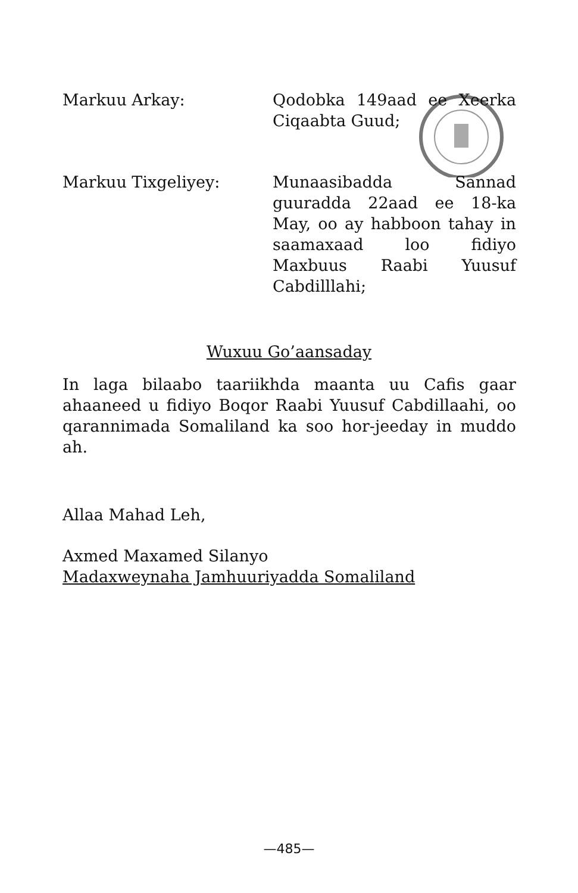Markuu Arkay: Qodobka 149aad ee Xeerka Ciqaabta Guud;
Markuu Tixgeliyey: Munaasibadda Sannad guuradda 22aad ee 18-ka May, oo ay habboon tahay in saamaxaad loo fidiyo Maxbuus Raabi Yuusuf Cabdilllahi;
Wuxuu Go’aansaday
In laga bilaabo taariikhda maanta uu Cafis gaar ahaaneed u fidiyo Boqor Raabi Yuusuf Cabdillaahi, oo qarannimada Somaliland ka soo hor-jeeday in muddo ah.
Allaa Mahad Leh,
Axmed Maxamed Silanyo
Madaxweynaha Jamhuuriyadda Somaliland
—485—